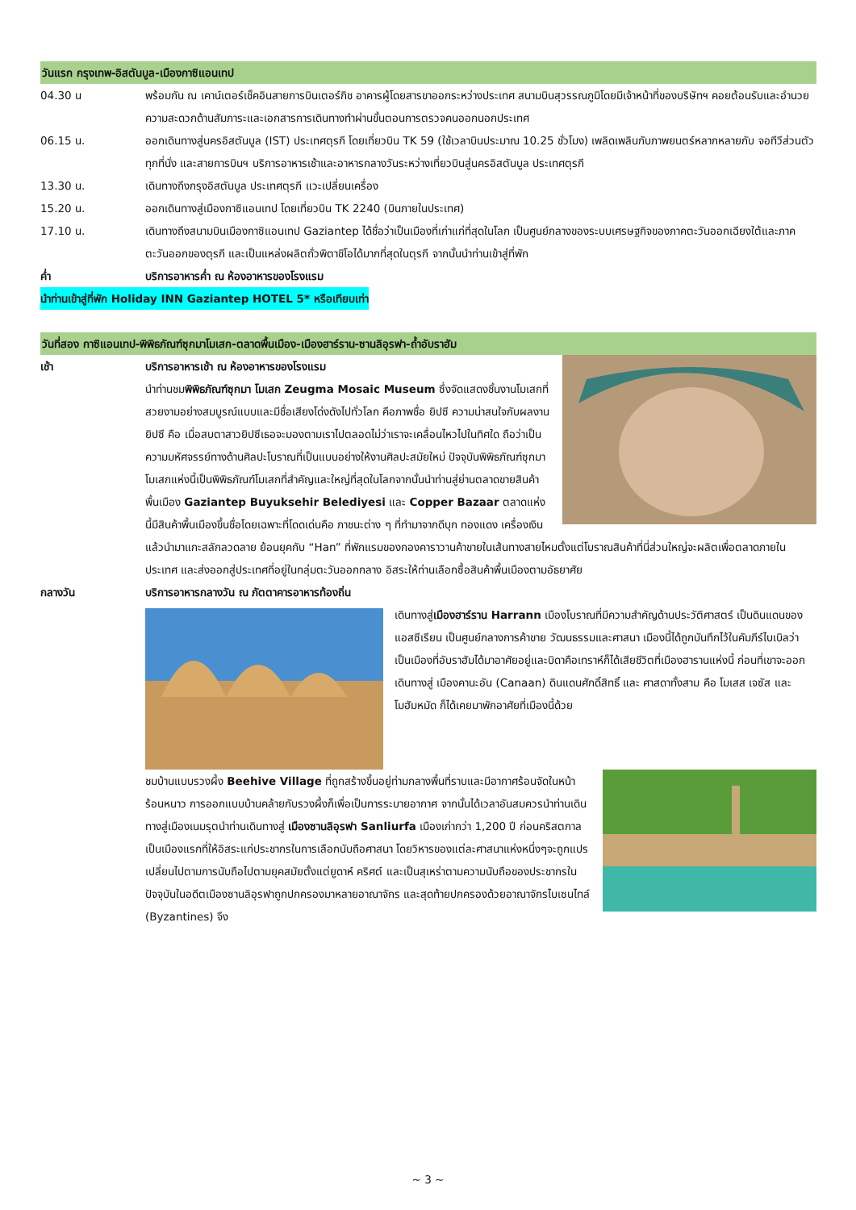วันแรก กรุงเทพ-อิสตันบูล-เมืองกาซิแอนเทป
04.30 น พร้อมกัน ณ เคาน์เตอร์เช็คอินสายการบินเตอร์กิช อาคารผู้โดยสารขาออกระหว่างประเทศ สนามบินสุวรรณภูมิโดยมีเจ้าหน้าที่ของบริษัทฯ คอยต้อนรับและอำนวยความสะดวกด้านสัมภาระและเอกสารการเดินทางทำผ่านขั้นตอนการตรวจคนออกนอกประเทศ
06.15 น. ออกเดินทางสู่นครอิสตันบูล (IST) ประเทศตุรกี โดยเที่ยวบิน TK 59 (ใช้เวลาบินประมาณ 10.25 ชั่วโมง) เพลิดเพลินกับภาพยนตร์หลากหลายกับ จอทีวีส่วนตัวทุกที่นั่ง และสายการบินฯ บริการอาหารเช้าและอาหารกลางวันระหว่างเที่ยวบินสู่นครอิสตันบูล ประเทศตุรกี
13.30 น. เดินทางถึงกรุงอิสตันบูล ประเทศตุรกี แวะเปลี่ยนเครื่อง
15.20 น. ออกเดินทางสู่เมืองกาซิแอนเทป โดยเที่ยวบิน TK 2240 (บินภายในประเทศ)
17.10 น. เดินทางถึงสนามบินเมืองกาซิแอนเทป Gaziantep ได้ชื่อว่าเป็นเมืองที่เก่าแก่ที่สุดในโลก เป็นศูนย์กลางของระบบเศรษฐกิจของภาคตะวันออกเฉียงใต้และภาคตะวันออกของตุรกี และเป็นแหล่งผลิตถั่วพิตาชิโอได้มากที่สุดในตุรกี จากนั้นนำท่านเข้าสู่ที่พัก
ค่ำ บริการอาหารค่ำ ณ ห้องอาหารของโรงแรม
นำท่านเข้าสู่ที่พัก Holiday INN Gaziantep HOTEL 5* หรือเทียบเท่า
วันที่สอง กาซิแอนเทป-พิพิธภัณฑ์ซุกมาโมเสก-ตลาดพื้นเมือง-เมืองฮาร์ราน-ซานลิอุรฟา-ถ้ำอับราฮัม
เช้า บริการอาหารเช้า ณ ห้องอาหารของโรงแรม
นำท่านชมพิพิธภัณฑ์ซุกมา โมเสก Zeugma Mosaic Museum ซึ่งจัดแสดงชิ้นงานโมเสกที่สวยงามอย่างสมบูรณ์แบบและมีชื่อเสียงโด่งดังไปทั่วโลก คือภาพชื่อ ยิปซี ความน่าสนใจกับผลงานยิปซี คือ เมื่อสบตาสาวยิปซีเธอจะมองตามเราไปตลอดไม่ว่าเราจะเคลื่อนไหวไปในทิศใด ถือว่าเป็นความมหัศจรรย์ทางด้านศิลปะโบราณที่เป็นแบบอย่างให้งานศิลปะสมัยใหม่ ปัจจุบันพิพิธภัณฑ์ซุกมาโมเสกแห่งนี้เป็นพิพิธภัณฑ์โมเสกที่สำคัญและใหญ่ที่สุดในโลกจากนั้นนำท่านสู่ย่านตลาดขายสินค้าพื้นเมือง Gaziantep Buyuksehir Belediyesi และ Copper Bazaar ตลาดแห่งนี้มีสินค้าพื้นเมืองขึ้นชื่อโดยเฉพาะที่โดดเด่นคือ ภาชนะต่าง ๆ ที่ทำมาจากดีบุก ทองแดง เครื่องเงิน แล้วนำมาแกะสลักลวดลาย ย้อนยุคกับ “Han” ที่พักแรมของกองคาราวานค้าขายในเส้นทางสายไหมตั้งแต่โบราณสินค้าที่นี่ส่วนใหญ่จะผลิตเพื่อตลาดภายในประเทศ และส่งออกสู่ประเทศที่อยู่ในกลุ่มตะวันออกกลาง อิสระให้ท่านเลือกซื้อสินค้าพื้นเมืองตามอัธยาศัย
กลางวัน บริการอาหารกลางวัน ณ ภัตตาคารอาหารท้องถิ่น
เดินทางสู่เมืองฮาร์ราน Harrann เมืองโบราณที่มีความสำคัญด้านประวัติศาสตร์ เป็นดินแดนของแอสซีเรียน เป็นศูนย์กลางการค้าขาย วัฒนธรรมและศาสนา เมืองนี้ได้ถูกบันทึกไว้ในคัมภีร์ไบเบิลว่า เป็นเมืองที่อับราฮัมได้มาอาศัยอยู่และบิดาคือเทราห์ก็ได้เสียชีวิตที่เมืองฮารานแห่งนี้ ก่อนที่เขาจะออกเดินทางสู่ เมืองคานะอัน (Canaan) ดินแดนศักดิ์สิทธิ์ และ ศาสดาทั้งสาม คือ โมเสส เจซัส และ โมฮัมหมัด ก็ได้เคยมาพักอาศัยที่เมืองนี้ด้วย
ชมบ้านแบบรวงผึ้ง Beehive Village ที่ถูกสร้างขึ้นอยู่ท่ามกลางพื้นที่ราบและมีอากาศร้อนจัดในหน้าร้อนหนาว การออกแบบบ้านคล้ายกับรวงผึ้งก็เพื่อเป็นการระบายอากาศ จากนั้นได้เวลาอันสมควรนำท่านเดินทางสู่เมืองเนมรุตนำท่านเดินทางสู่ เมืองซานลิอุรฟา Sanliurfa เมืองเก่ากว่า 1,200 ปี ก่อนคริสตกาล เป็นเมืองแรกที่ให้อิสระแก่ประชากรในการเลือกนับถือศาสนา โดยวิหารของแต่ละศาสนาแห่งหนึ่งๆจะถูกแปรเปลี่ยนไปตามการนับถือไปตามยุคสมัยตั้งแต่ยูดาห์ คริศต์ และเป็นสุเหร่าตามความนับถือของประชากรในปัจจุบันในอดีตเมืองซานลิอุรฟาถูกปกครองมาหลายอาณาจักร และสุดท้ายปกครองด้วยอาณาจักรไบเซนไทล์ (Byzantines) จึง
~ 3 ~